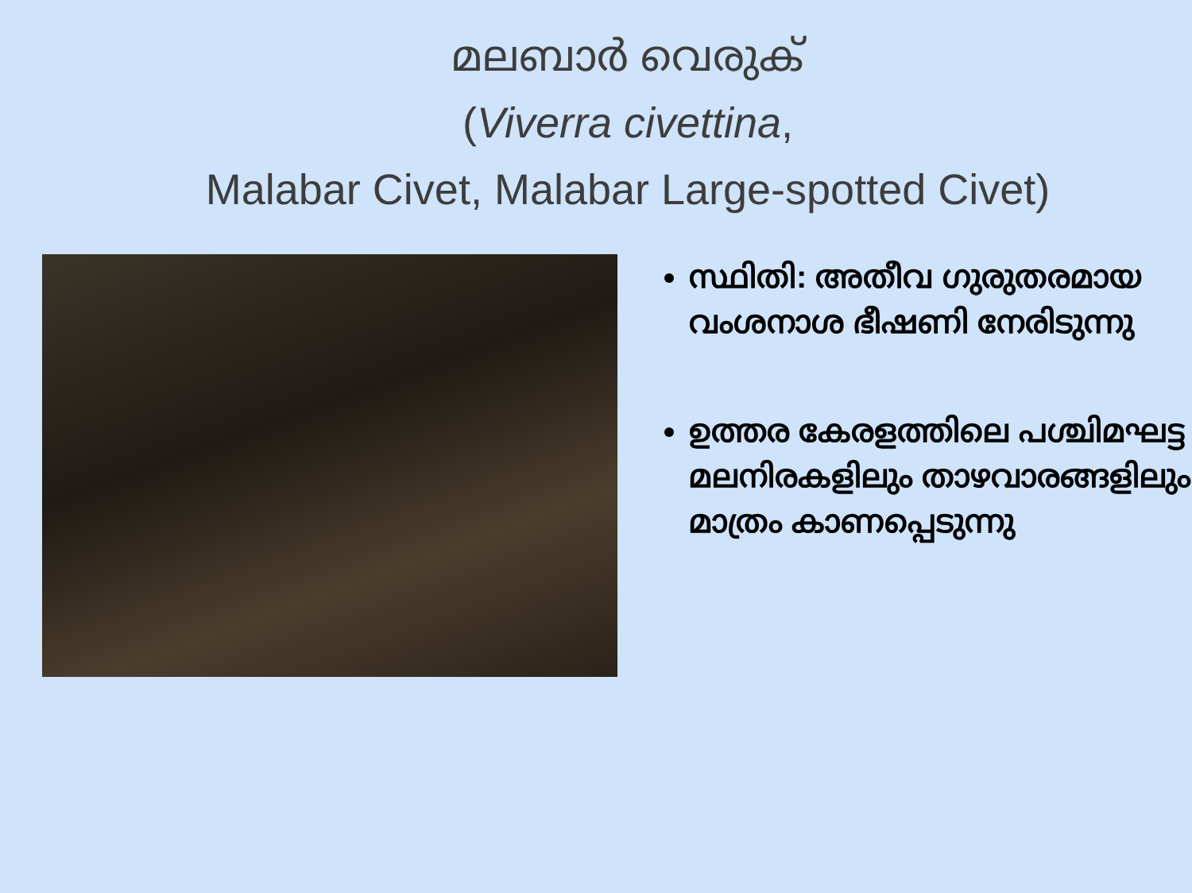മലബാർ വെരുക്
(Viverra civettina,
Malabar Civet, Malabar Large-spotted Civet)
സ്ഥിതി: അതീവ ഗുരുതരമായ വംശനാശ ഭീഷണി നേരിടുന്നു
ഉത്തര കേരളത്തിലെ പശ്ചിമഘട്ട മലനിരകളിലും താഴവാരങ്ങളിലും മാത്രം കാണപ്പെടുന്നു